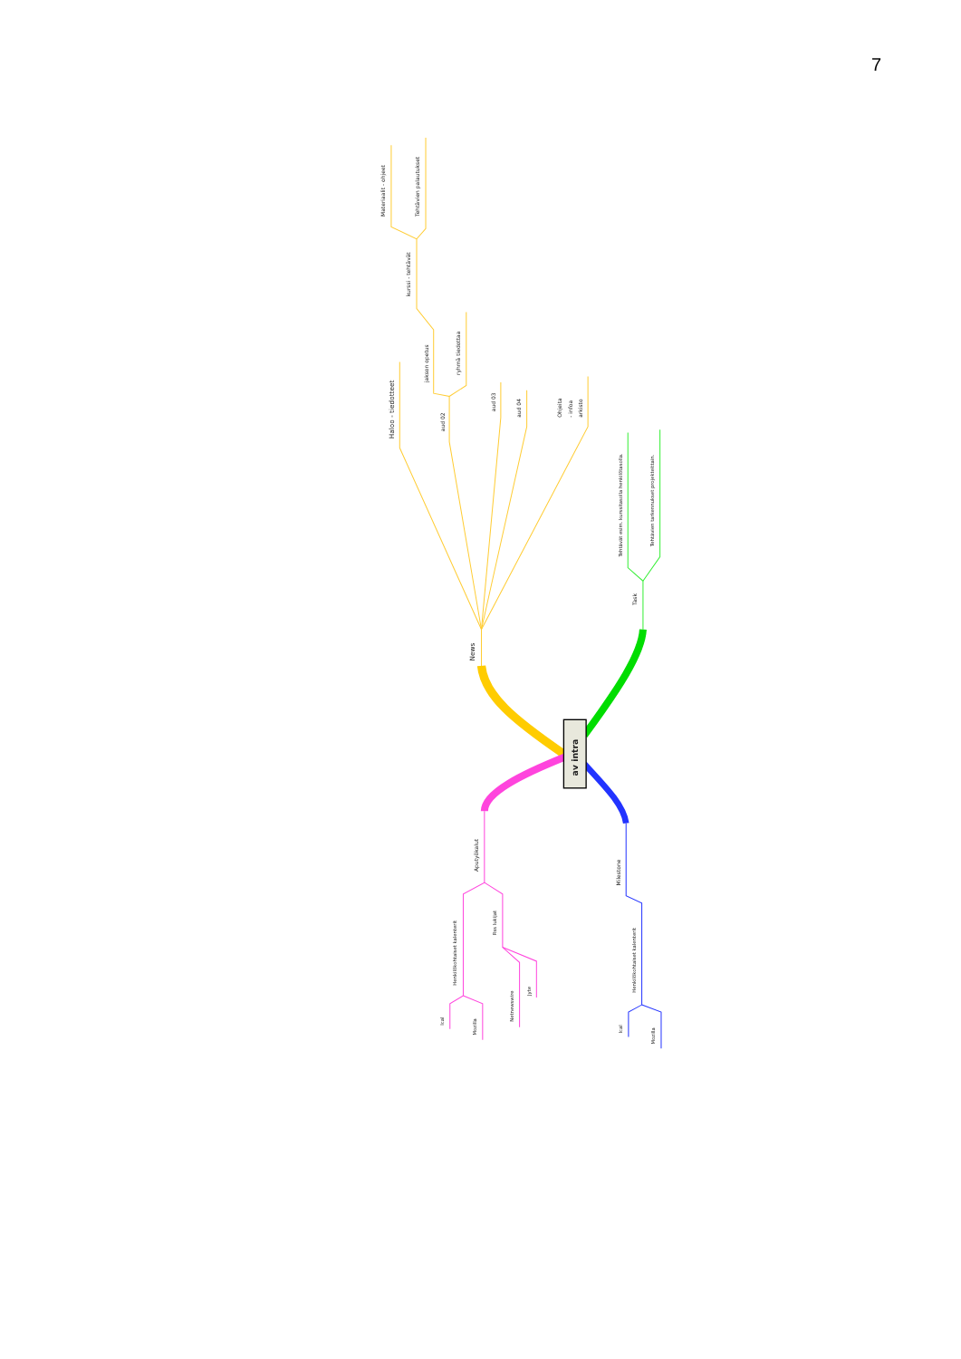7
av intra
News
Haloo - tiedotteet
aud 02
jakson opetus
ryhmä tiedottaa
kurssi - tehtävät
Materiaalit - ohjeet
Tehtävien palautukset
aud 03
aud 04
Ohjeita
- infoa
arkisto
Task
Tehtävät esim. kurssitasolla henkilötasolla.
Tehtävien tarkennukset projekteittain.
Aputyökalut
Henkilökohtaiset kalenterit
Ical
Mozilla
Rss lukijat
Netnewswire
Jyte
Milestone
Henkilökohtaiset kalenterit
Ical
Mozilla